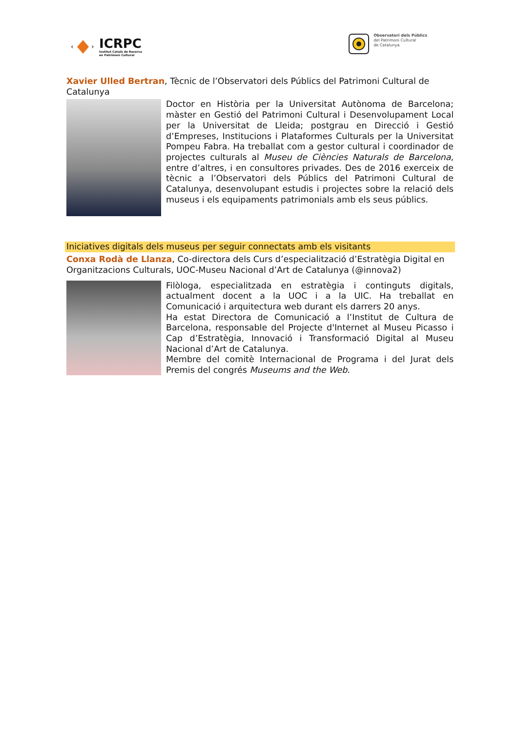‹
›
ICRPC
Institut Català de Recerca
en Patrimoni Cultural
Observatori dels Públics
del Patrimoni Cultural
de Catalunya
Xavier Ulled Bertran, Tècnic de l’Observatori dels Públics del Patrimoni Cultural de Catalunya
Doctor en Història per la Universitat Autònoma de Barcelona; màster en Gestió del Patrimoni Cultural i Desenvolupament Local per la Universitat de Lleida; postgrau en Direcció i Gestió d’Empreses, Institucions i Plataformes Culturals per la Universitat Pompeu Fabra. Ha treballat com a gestor cultural i coordinador de projectes culturals al Museu de Ciències Naturals de Barcelona, entre d’altres, i en consultores privades. Des de 2016 exerceix de tècnic a l’Observatori dels Públics del Patrimoni Cultural de Catalunya, desenvolupant estudis i projectes sobre la relació dels museus i els equipaments patrimonials amb els seus públics.
Iniciatives digitals dels museus per seguir connectats amb els visitants
Conxa Rodà de Llanza, Co-directora dels Curs d’especialització d’Estratègia Digital en Organitzacions Culturals, UOC-Museu Nacional d’Art de Catalunya (@innova2)
Filòloga, especialitzada en estratègia i continguts digitals, actualment docent a la UOC i a la UIC. Ha treballat en Comunicació i arquitectura web durant els darrers 20 anys.
Ha estat Directora de Comunicació a l’Institut de Cultura de Barcelona, responsable del Projecte d'Internet al Museu Picasso i Cap d’Estratègia, Innovació i Transformació Digital al Museu Nacional d’Art de Catalunya.
Membre del comitè Internacional de Programa i del Jurat dels Premis del congrés Museums and the Web.